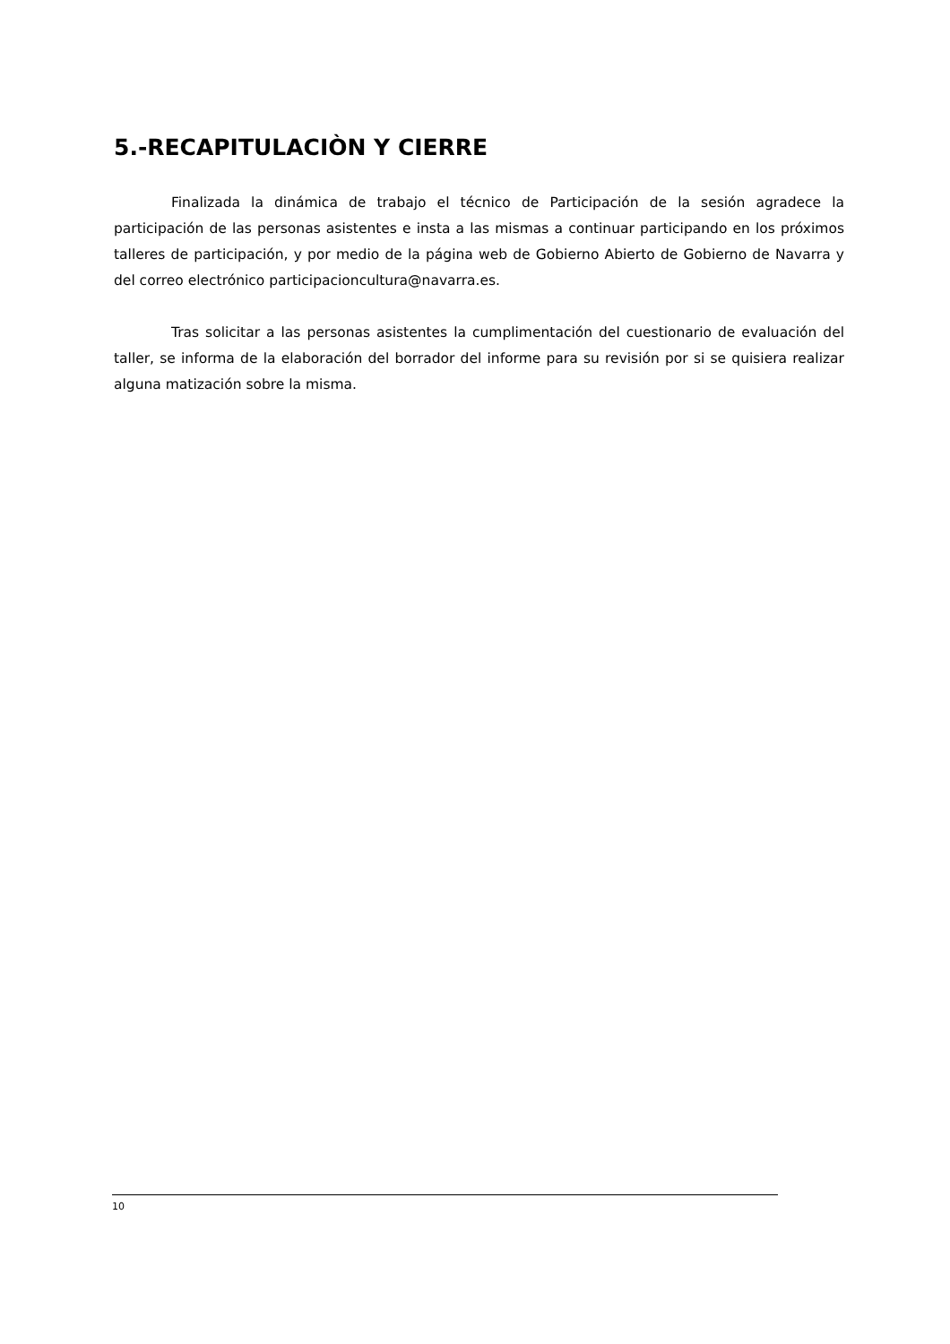5.-RECAPITULACIÒN Y CIERRE
Finalizada la dinámica de trabajo el técnico de Participación de la sesión agradece la participación de las personas asistentes e insta a las mismas a continuar participando en los próximos talleres de participación, y por medio de la página web de Gobierno Abierto de Gobierno de Navarra y del correo electrónico participacioncultura@navarra.es.
Tras solicitar a las personas asistentes la cumplimentación del cuestionario de evaluación del taller, se informa de la elaboración del borrador del informe para su revisión por si se quisiera realizar alguna matización sobre la misma.
10